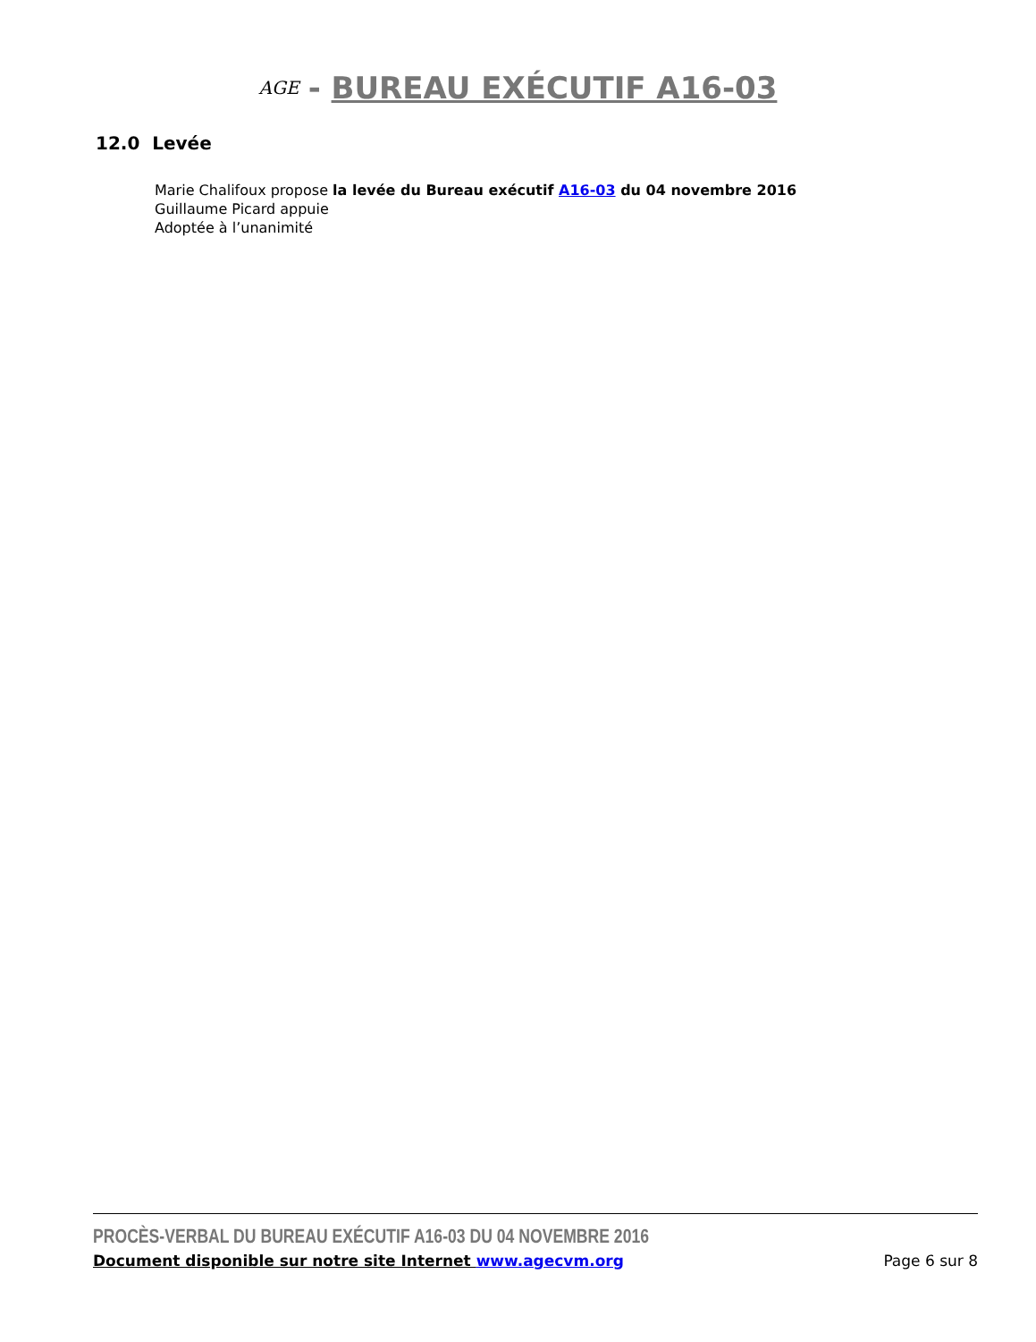AGE - BUREAU EXÉCUTIF A16-03
12.0 Levée
Marie Chalifoux propose la levée du Bureau exécutif A16-03 du 04 novembre 2016
Guillaume Picard appuie
Adoptée à l’unanimité
PROCÈS-VERBAL DU BUREAU EXÉCUTIF A16-03 DU 04 NOVEMBRE 2016
Document disponible sur notre site Internet www.agecvm.org Page 6 sur 8